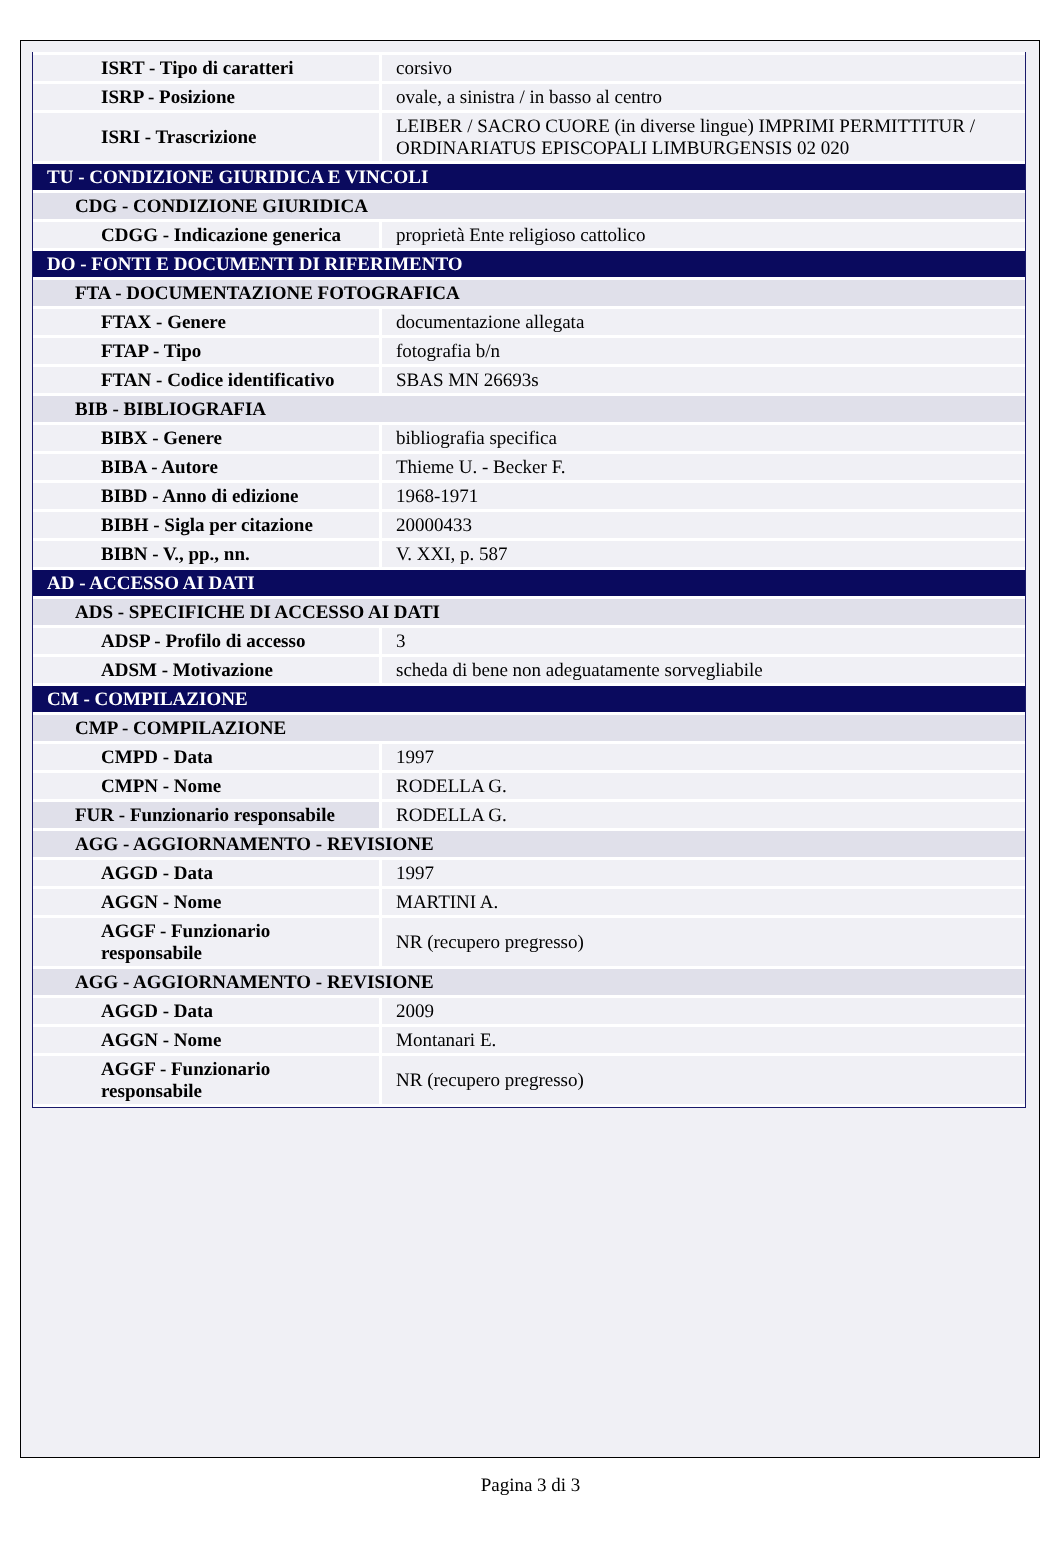| ISRT - Tipo di caratteri | corsivo |
| ISRP - Posizione | ovale, a sinistra / in basso al centro |
| ISRI - Trascrizione | LEIBER / SACRO CUORE (in diverse lingue) IMPRIMI PERMITTITUR / ORDINARIATUS EPISCOPALI LIMBURGENSIS 02 020 |
| TU - CONDIZIONE GIURIDICA E VINCOLI | |
| CDG - CONDIZIONE GIURIDICA | |
| CDGG - Indicazione generica | proprietà Ente religioso cattolico |
| DO - FONTI E DOCUMENTI DI RIFERIMENTO | |
| FTA - DOCUMENTAZIONE FOTOGRAFICA | |
| FTAX - Genere | documentazione allegata |
| FTAP - Tipo | fotografia b/n |
| FTAN - Codice identificativo | SBAS MN 26693s |
| BIB - BIBLIOGRAFIA | |
| BIBX - Genere | bibliografia specifica |
| BIBA - Autore | Thieme U. - Becker F. |
| BIBD - Anno di edizione | 1968-1971 |
| BIBH - Sigla per citazione | 20000433 |
| BIBN - V., pp., nn. | V. XXI, p. 587 |
| AD - ACCESSO AI DATI | |
| ADS - SPECIFICHE DI ACCESSO AI DATI | |
| ADSP - Profilo di accesso | 3 |
| ADSM - Motivazione | scheda di bene non adeguatamente sorvegliabile |
| CM - COMPILAZIONE | |
| CMP - COMPILAZIONE | |
| CMPD - Data | 1997 |
| CMPN - Nome | RODELLA G. |
| FUR - Funzionario responsabile | RODELLA G. |
| AGG - AGGIORNAMENTO - REVISIONE | |
| AGGD - Data | 1997 |
| AGGN - Nome | MARTINI A. |
| AGGF - Funzionario responsabile | NR (recupero pregresso) |
| AGG - AGGIORNAMENTO - REVISIONE | |
| AGGD - Data | 2009 |
| AGGN - Nome | Montanari E. |
| AGGF - Funzionario responsabile | NR (recupero pregresso) |
Pagina 3 di 3